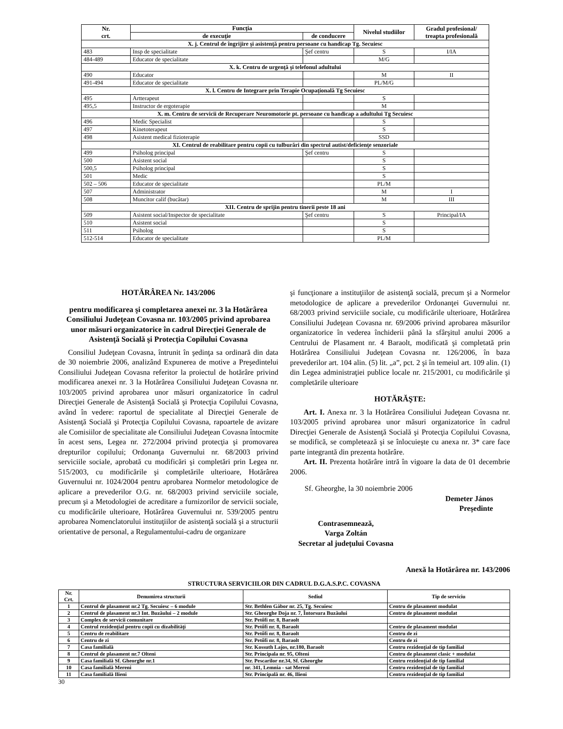| Nr. crt. | Funcţia | | Nivelul studiilor | Gradul profesional/ treapta profesională |
| --- | --- | --- | --- | --- |
| | de execuţie | de conducere | | |
| X. j. Centrul de îngrijire şi asistenţă pentru persoane cu handicap Tg. Secuiesc | | | | |
| 483 | Insp de specialitate | Şef centru | S | I/IA |
| 484-489 | Educator de specialitate | | M/G | |
| X. k. Centru de urgenţă şi telefonul adultului | | | | |
| 490 | Educator | | M | II |
| 491-494 | Educator de specialitate | | PL/M/G | |
| X. l. Centru de Integrare prin Terapie Ocupaţională Tg Secuiesc | | | | |
| 495 | Artterapeut | | S | |
| 495,5 | Instructor de ergoterapie | | M | |
| X. m. Centru de servicii de Recuperare Neuromotorie pt. persoane cu handicap a adultului Tg Secuiesc | | | | |
| 496 | Medic Specialist | | S | |
| 497 | Kinetoterapeut | | S | |
| 498 | Asistent medical fizioterapie | | SSD | |
| XI. Centrul de reabilitare pentru copii cu tulburări din spectrul autist/deficienţe senzoriale | | | | |
| 499 | Psiholog principal | Şef centru | S | |
| 500 | Asistent social | | S | |
| 500,5 | Psiholog principal | | S | |
| 501 | Medic | | S | |
| 502 – 506 | Educator de specialitate | | PL/M | |
| 507 | Administrator | | M | I |
| 508 | Muncitor calif (bucătar) | | M | III |
| XII. Centru de sprijin pentru tinerii peste 18 ani | | | | |
| 509 | Asistent social/Inspector de specialitate | Şef centru | S | Principal/IA |
| 510 | Asistent social | | S | |
| 511 | Psiholog | | S | |
| 512-514 | Educator de specialitate | | PL/M | |
HOTĂRÂREA Nr. 143/2006
pentru modificarea şi completarea anexei nr. 3 la Hotărârea Consiliului Judeţean Covasna nr. 103/2005 privind aprobarea unor măsuri organizatorice în cadrul Direcţiei Generale de Asistenţă Socială şi Protecţia Copilului Covasna
Consiliul Judeţean Covasna, întrunit în şedinţa sa ordinară din data de 30 noiembrie 2006, analizând Expunerea de motive a Preşedintelui Consiliului Judeţean Covasna referitor la proiectul de hotărâre privind modificarea anexei nr. 3 la Hotărârea Consiliului Judeţean Covasna nr. 103/2005 privind aprobarea unor măsuri organizatorice în cadrul Direcţiei Generale de Asistenţă Socială şi Protecţia Copilului Covasna, având în vedere: raportul de specialitate al Direcţiei Generale de Asistenţă Socială şi Protecţia Copilului Covasna, rapoartele de avizare ale Comisiilor de specialitate ale Consiliului Judeţean Covasna întocmite în acest sens, Legea nr. 272/2004 privind protecţia şi promovarea drepturilor copilului; Ordonanţa Guvernului nr. 68/2003 privind serviciile sociale, aprobată cu modificări şi completări prin Legea nr. 515/2003, cu modificările şi completările ulterioare, Hotărârea Guvernului nr. 1024/2004 pentru aprobarea Normelor metodologice de aplicare a prevederilor O.G. nr. 68/2003 privind serviciile sociale, precum şi a Metodologiei de acreditare a furnizorilor de servicii sociale, cu modificările ulterioare, Hotărârea Guvernului nr. 539/2005 pentru aprobarea Nomenclatorului instituţiilor de asistenţă socială şi a structurii orientative de personal, a Regulamentului-cadru de organizare
şi funcţionare a instituţiilor de asistenţă socială, precum şi a Normelor metodologice de aplicare a prevederilor Ordonanţei Guvernului nr. 68/2003 privind serviciile sociale, cu modificările ulterioare, Hotărârea Consiliului Judeţean Covasna nr. 69/2006 privind aprobarea măsurilor organizatorice în vederea închiderii până la sfârşitul anului 2006 a Centrului de Plasament nr. 4 Baraolt, modificată şi completată prin Hotărârea Consiliului Judeţean Covasna nr. 126/2006, în baza prevederilor art. 104 alin. (5) lit. „a”, pct. 2 şi în temeiul art. 109 alin. (1) din Legea administraţiei publice locale nr. 215/2001, cu modificările şi completările ulterioare
HOTĂRĂŞTE:
Art. I. Anexa nr. 3 la Hotărârea Consiliului Judeţean Covasna nr. 103/2005 privind aprobarea unor măsuri organizatorice în cadrul Direcţiei Generale de Asistenţă Socială şi Protecţia Copilului Covasna, se modifică, se completează şi se înlocuieşte cu anexa nr. 3* care face parte integrantă din prezenta hotărâre.
Art. II. Prezenta hotărâre intră în vigoare la data de 01 decembrie 2006.
Sf. Gheorghe, la 30 noiembrie 2006
Demeter János
Preşedinte
Contrasemnează,
Varga Zoltán
Secretar al judeţului Covasna
Anexă la Hotărârea nr. 143/2006
STRUCTURA SERVICIILOR DIN CADRUL D.G.A.S.P.C. COVASNA
| Nr. Crt. | Denumirea structurii | Sediul | Tip de serviciu |
| --- | --- | --- | --- |
| 1 | Centrul de plasament nr.2 Tg. Secuiesc – 6 module | Str. Bethlen Gábor nr. 25, Tg. Secuiesc | Centru de plasament modulat |
| 2 | Centrul de plasament nr.3 Int. Buzăului – 2 module | Str. Gheorghe Doja nr. 7, Întorsura Buzăului | Centru de plasament modulat |
| 3 | Complex de servicii comunitare | Str. Petőfi nr. 8, Baraolt | |
| 4 | Centrul rezidenţial pentru copii cu dizabilităţi | Str. Petőfi nr. 8, Baraolt | Centru de plasament modulat |
| 5 | Centru de reabilitare | Str. Petőfi nr. 8, Baraolt | Centru de zi |
| 6 | Centru de zi | Str. Petőfi nr. 8, Baraolt | Centru de zi |
| 7 | Casa familială | Str. Kossuth Lajos, nr.180, Baraolt | Centru rezidenţial de tip familial |
| 8 | Centrul de plasament nr.7 Olteni | Str. Principala nr. 95, Olteni | Centru de plasament clasic + modulat |
| 9 | Casa familială Sf. Gheorghe nr.1 | Str. Pescarilor nr.34, Sf. Gheorghe | Centru rezidenţial de tip familial |
| 10 | Casa familială Mereni | nr. 341, Lemnia - sat Mereni | Centru rezidenţial de tip familial |
| 11 | Casa familială Ilieni | Str. Principală nr. 46, Ilieni | Centru rezidenţial de tip familial |
30